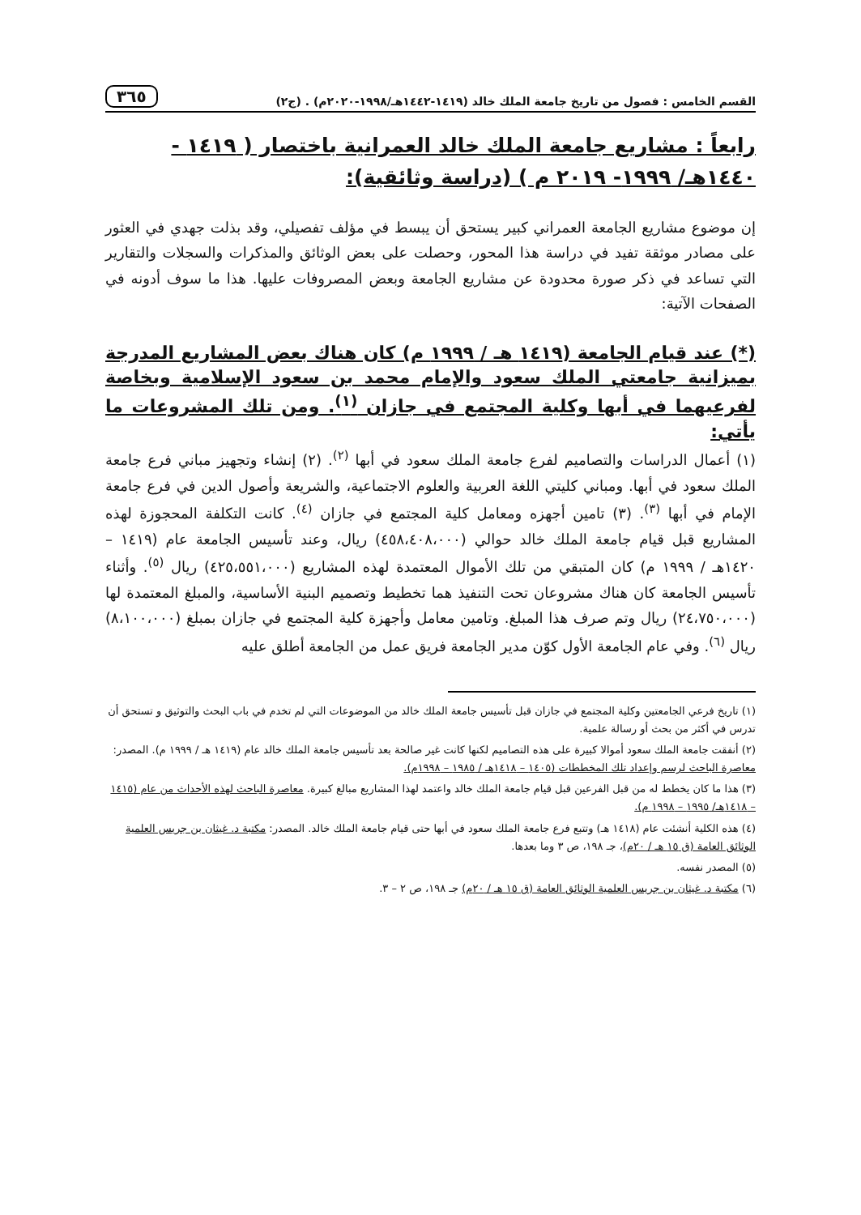القسم الخامس : فصول من تاريخ جامعة الملك خالد (١٤١٩-١٤٤٢هـ/١٩٩٨-٢٠٢٠م) . (ج٢) ٣٦٥
رابعاً : مشاريع جامعة الملك خالد العمرانية باختصار ( ١٤١٩ - ١٤٤٠هـ/ ١٩٩٩- ٢٠١٩ م ) (دراسة وثائقية):
إن موضوع مشاريع الجامعة العمراني كبير يستحق أن يبسط في مؤلف تفصيلي، وقد بذلت جهدي في العثور على مصادر موثقة تفيد في دراسة هذا المحور، وحصلت على بعض الوثائق والمذكرات والسجلات والتقارير التي تساعد في ذكر صورة محدودة عن مشاريع الجامعة وبعض المصروفات عليها. هذا ما سوف أدونه في الصفحات الآتية:
(*) عند قيام الجامعة (١٤١٩ هـ / ١٩٩٩ م) كان هناك بعض المشاريع المدرجة بميزانية جامعتي الملك سعود والإمام محمد بن سعود الإسلامية وبخاصة لفرعيهما في أبها وكلية المجتمع في جازان <sup>(١)</sup>. ومن تلك المشروعات ما يأتي:
(١) أعمال الدراسات والتصاميم لفرع جامعة الملك سعود في أبها <sup>(٢)</sup>. (٢) إنشاء وتجهيز مباني فرع جامعة الملك سعود في أبها. ومباني كليتي اللغة العربية والعلوم الاجتماعية، والشريعة وأصول الدين في فرع جامعة الإمام في أبها <sup>(٣)</sup>. (٣) تامين أجهزه ومعامل كلية المجتمع في جازان <sup>(٤)</sup>. كانت التكلفة المحجوزة لهذه المشاريع قبل قيام جامعة الملك خالد حوالي (٤٥٨،٤٠٨،٠٠٠) ريال، وعند تأسيس الجامعة عام (١٤١٩ – ١٤٢٠هـ / ١٩٩٩ م) كان المتبقي من تلك الأموال المعتمدة لهذه المشاريع (٤٢٥،٥٥١،٠٠٠) ريال <sup>(٥)</sup>. وأثناء تأسيس الجامعة كان هناك مشروعان تحت التنفيذ هما تخطيط وتصميم البنية الأساسية، والمبلغ المعتمدة لها (٢٤،٧٥٠،٠٠٠) ريال وتم صرف هذا المبلغ. وتامين معامل وأجهزة كلية المجتمع في جازان بمبلغ (٨،١٠٠،٠٠٠) ريال <sup>(٦)</sup>. وفي عام الجامعة الأول كوّن مدير الجامعة فريق عمل من الجامعة أطلق عليه
(١) تاريخ فرعي الجامعتين وكلية المجتمع في جازان قبل تأسيس جامعة الملك خالد من الموضوعات التي لم تخدم في باب البحث والتوثيق و تستحق أن تدرس في أكثر من بحث أو رسالة علمية.
(٢) أنفقت جامعة الملك سعود أموالا كبيرة على هذه التصاميم لكنها كانت غير صالحة بعد تأسيس جامعة الملك خالد عام (١٤١٩ هـ / ١٩٩٩ م). المصدر: معاصرة الباحث لرسم وإعداد تلك المخططات (١٤٠٥ – ١٤١٨هـ / ١٩٨٥ – ١٩٩٨م).
(٣) هذا ما كان يخطط له من قبل الفرعين قبل قيام جامعة الملك خالد واعتمد لهذا المشاريع مبالغ كبيرة. معاصرة الباحث لهذه الأحداث من عام (١٤١٥ – ١٤١٨هـ/ ١٩٩٥ – ١٩٩٨ م).
(٤) هذه الكلية أنشئت عام (١٤١٨ هـ) وتتبع فرع جامعة الملك سعود في أبها حتى قيام جامعة الملك خالد. المصدر: مكتبة د. غيثان بن جريس العلمية الوثائق العامة (ق ١٥ هـ / ٢٠م)، جـ ١٩٨، ص ٣ وما بعدها.
(٥) المصدر نفسه.
(٦) مكتبة د. غيثان بن جريس العلمية الوثائق العامة (ق ١٥ هـ / ٢٠م) جـ ١٩٨، ص ٢ – ٣.